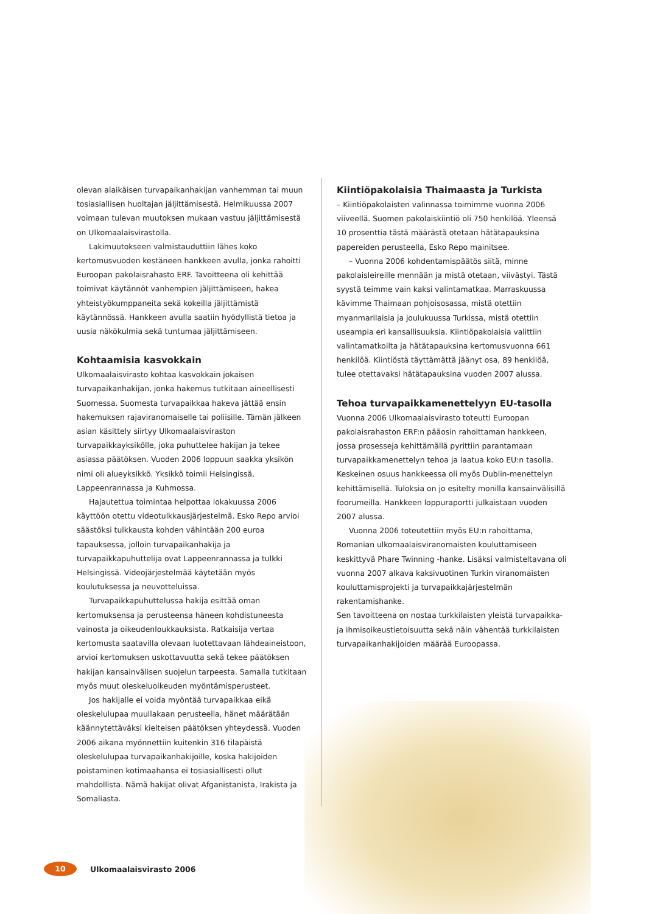olevan alaikäisen turvapaikanhakijan vanhemman tai muun tosiasiallisen huoltajan jäljittämisestä. Helmikuussa 2007 voimaan tulevan muutoksen mukaan vastuu jäljittämisestä on Ulkomaalaisvirastolla.
Lakimuutokseen valmistauduttiin lähes koko kertomusvuoden kestäneen hankkeen avulla, jonka rahoitti Euroopan pakolaisrahasto ERF. Tavoitteena oli kehittää toimivat käytännöt vanhempien jäljittämiseen, hakea yhteistyökumppaneita sekä kokeilla jäljittämistä käytännössä. Hankkeen avulla saatiin hyödyllistä tietoa ja uusia näkökulmia sekä tuntumaa jäljittämiseen.
Kohtaamisia kasvokkain
Ulkomaalaisvirasto kohtaa kasvokkain jokaisen turvapaikanhakijan, jonka hakemus tutkitaan aineellisesti Suomessa. Suomesta turvapaikkaa hakeva jättää ensin hakemuksen rajaviranomaiselle tai poliisille. Tämän jälkeen asian käsittely siirtyy Ulkomaalaisviraston turvapaikkayksikölle, joka puhuttelee hakijan ja tekee asiassa päätöksen. Vuoden 2006 loppuun saakka yksikön nimi oli alueyksikkö. Yksikkö toimii Helsingissä, Lappeenrannassa ja Kuhmossa.
Hajautettua toimintaa helpottaa lokakuussa 2006 käyttöön otettu videotulkkausjärjestelmä. Esko Repo arvioi säästöksi tulkkausta kohden vähintään 200 euroa tapauksessa, jolloin turvapaikanhakija ja turvapaikkapuhuttelija ovat Lappeenrannassa ja tulkki Helsingissä. Videojärjestelmää käytetään myös koulutuksessa ja neuvotteluissa.
Turvapaikkapuhuttelussa hakija esittää oman kertomuksensa ja perusteensa häneen kohdistuneesta vainosta ja oikeudenloukkauksista. Ratkaisija vertaa kertomusta saatavilla olevaan luotettavaan lähdeaineistoon, arvioi kertomuksen uskottavuutta sekä tekee päätöksen hakijan kansainvälisen suojelun tarpeesta. Samalla tutkitaan myös muut oleskeluoikeuden myöntämisperusteet.
Jos hakijalle ei voida myöntää turvapaikkaa eikä oleskelulupaa muullakaan perusteella, hänet määrätään käännytettäväksi kielteisen päätöksen yhteydessä. Vuoden 2006 aikana myönnettiin kuitenkin 316 tilapäistä oleskelulupaa turvapaikanhakijoille, koska hakijoiden poistaminen kotimaahansa ei tosiasiallisesti ollut mahdollista. Nämä hakijat olivat Afganistanista, Irakista ja Somaliasta.
Kiintiöpakolaisia Thaimaasta ja Turkista
– Kiintiöpakolaisten valinnassa toimimme vuonna 2006 viiveellä. Suomen pakolaiskiintiö oli 750 henkilöä. Yleensä 10 prosenttia tästä määrästä otetaan hätätapauksina papereiden perusteella, Esko Repo mainitsee.
– Vuonna 2006 kohdentamispäätös siitä, minne pakolaisleireille mennään ja mistä otetaan, viivästyi. Tästä syystä teimme vain kaksi valintamatkaa. Marraskuussa kävimme Thaimaan pohjoisosassa, mistä otettiin myanmarilaisia ja joulukuussa Turkissa, mistä otettiin useampia eri kansallisuuksia. Kiintiöpakolaisia valittiin valintamatkoilta ja hätätapauksina kertomusvuonna 661 henkilöä. Kiintiöstä täyttämättä jäänyt osa, 89 henkilöä, tulee otettavaksi hätätapauksina vuoden 2007 alussa.
Tehoa turvapaikkamenettelyyn EU-tasolla
Vuonna 2006 Ulkomaalaisvirasto toteutti Euroopan pakolaisrahaston ERF:n pääosin rahoittaman hankkeen, jossa prosesseja kehittämällä pyrittiin parantamaan turvapaikkamenettelyn tehoa ja laatua koko EU:n tasolla. Keskeinen osuus hankkeessa oli myös Dublin-menettelyn kehittämisellä. Tuloksia on jo esitelty monilla kansainvälisillä foorumeilla. Hankkeen loppuraportti julkaistaan vuoden 2007 alussa.
Vuonna 2006 toteutettiin myös EU:n rahoittama, Romanian ulkomaalaisviranomaisten kouluttamiseen keskittyvä Phare Twinning -hanke. Lisäksi valmisteltavana oli vuonna 2007 alkava kaksivuotinen Turkin viranomaisten kouluttamisprojekti ja turvapaikkajärjestelmän rakentamishanke.
Sen tavoitteena on nostaa turkkilaisten yleistä turvapaikka- ja ihmisoikeustietoisuutta sekä näin vähentää turkkilaisten turvapaikanhakijoiden määrää Euroopassa.
10 Ulkomaalaisvirasto 2006